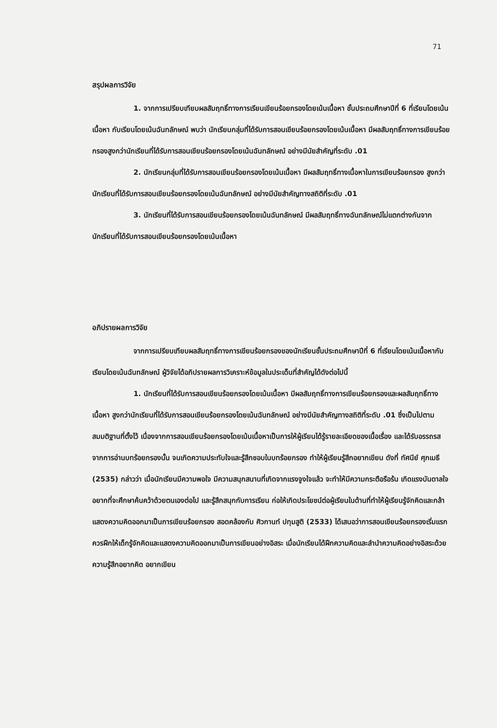71
สรุปผลการวิจัย
1. จากการเปรียบเทียบผลสัมฤทธิ์ทางการเรียนเขียนร้อยกรองโดยเน้นเนื้อหา ชั้นประถมศึกษาปีที่ 6 ที่เรียนโดยเน้นเนื้อหา กับเรียนโดยเน้นฉันทลักษณ์ พบว่า นักเรียนกลุ่มที่ได้รับการสอนเขียนร้อยกรองโดยเน้นเนื้อหา มีผลสัมฤทธิ์ทางการเขียนร้อยกรองสูงกว่านักเรียนที่ได้รับการสอนเขียนร้อยกรองโดยเน้นฉันทลักษณ์ อย่างมีนัยสำคัญที่ระดับ .01
2. นักเรียนกลุ่มที่ได้รับการสอนเขียนร้อยกรองโดยเน้นเนื้อหา มีผลสัมฤทธิ์ทางเนื้อหาในการเขียนร้อยกรอง สูงกว่านักเรียนที่ได้รับการสอนเขียนร้อยกรองโดยเน้นฉันทลักษณ์ อย่างมีนัยสำคัญทางสถิติที่ระดับ .01
3. นักเรียนที่ได้รับการสอนเขียนร้อยกรองโดยเน้นฉันทลักษณ์ มีผลสัมฤทธิ์ทางฉันทลักษณ์ไม่แตกต่างกันจากนักเรียนที่ได้รับการสอนเขียนร้อยกรองโดยเน้นเนื้อหา
อภิปรายผลการวิจัย
จากการเปรียบเทียบผลสัมฤทธิ์ทางการเขียนร้อยกรองของนักเรียนชั้นประถมศึกษาปีที่ 6 ที่เรียนโดยเน้นเนื้อหากับเรียนโดยเน้นฉันทลักษณ์ ผู้วิจัยได้อภิปรายผลการวิเคราะห์ข้อมูลในประเด็นที่สำคัญได้ดังต่อไปนี้
1. นักเรียนที่ได้รับการสอนเขียนร้อยกรองโดยเน้นเนื้อหา มีผลสัมฤทธิ์ทางการเขียนร้อยกรองและผลสัมฤทธิ์ทางเนื้อหา สูงกว่านักเรียนที่ได้รับการสอนเขียนร้อยกรองโดยเน้นฉันทลักษณ์ อย่างมีนัยสำคัญทางสถิติที่ระดับ .01 ซึ่งเป็นไปตามสมมติฐานที่ตั้งไว้ เนื่องจากการสอนเขียนร้อยกรองโดยเน้นเนื้อหาเป็นการให้ผู้เรียนได้รู้รายละเอียดของเนื้อเรื่อง และได้รับอรรถรสจากการอ่านบทร้อยกรองนั้น จนเกิดความประทับใจและรู้สึกชอบในบทร้อยกรอง ทำให้ผู้เรียนรู้สึกอยากเขียน ดังที่ ทัศนีย์ ศุภเมธี (2535) กล่าวว่า เมื่อนักเรียนมีความพอใจ มีความสนุกสนานที่เกิดจากแรงจูงใจแล้ว จะทำให้มีความกระตือรือร้น เกิดแรงบันดาลใจอยากที่จะศึกษาค้นคว้าด้วยตนเองต่อไป และรู้สึกสนุกกับการเรียน ก่อให้เกิดประโยชน์ต่อผู้เรียนในด้านที่ทำให้ผู้เรียนรู้จักคิดและกล้าแสดงความคิดออกมาเป็นการเขียนร้อยกรอง สอดคล้องกับ ศิวกานท์ ปทุมสูติ (2533) ได้เสนอว่าการสอนเขียนร้อยกรองเริ่มแรกควรฝึกให้เด็กรู้จักคิดและแสดงความคิดออกมาเป็นการเขียนอย่างอิสระ เมื่อนักเรียนได้ฝึกความคิดและลำนำความคิดอย่างอิสระด้วยความรู้สึกอยากคิด อยากเขียน